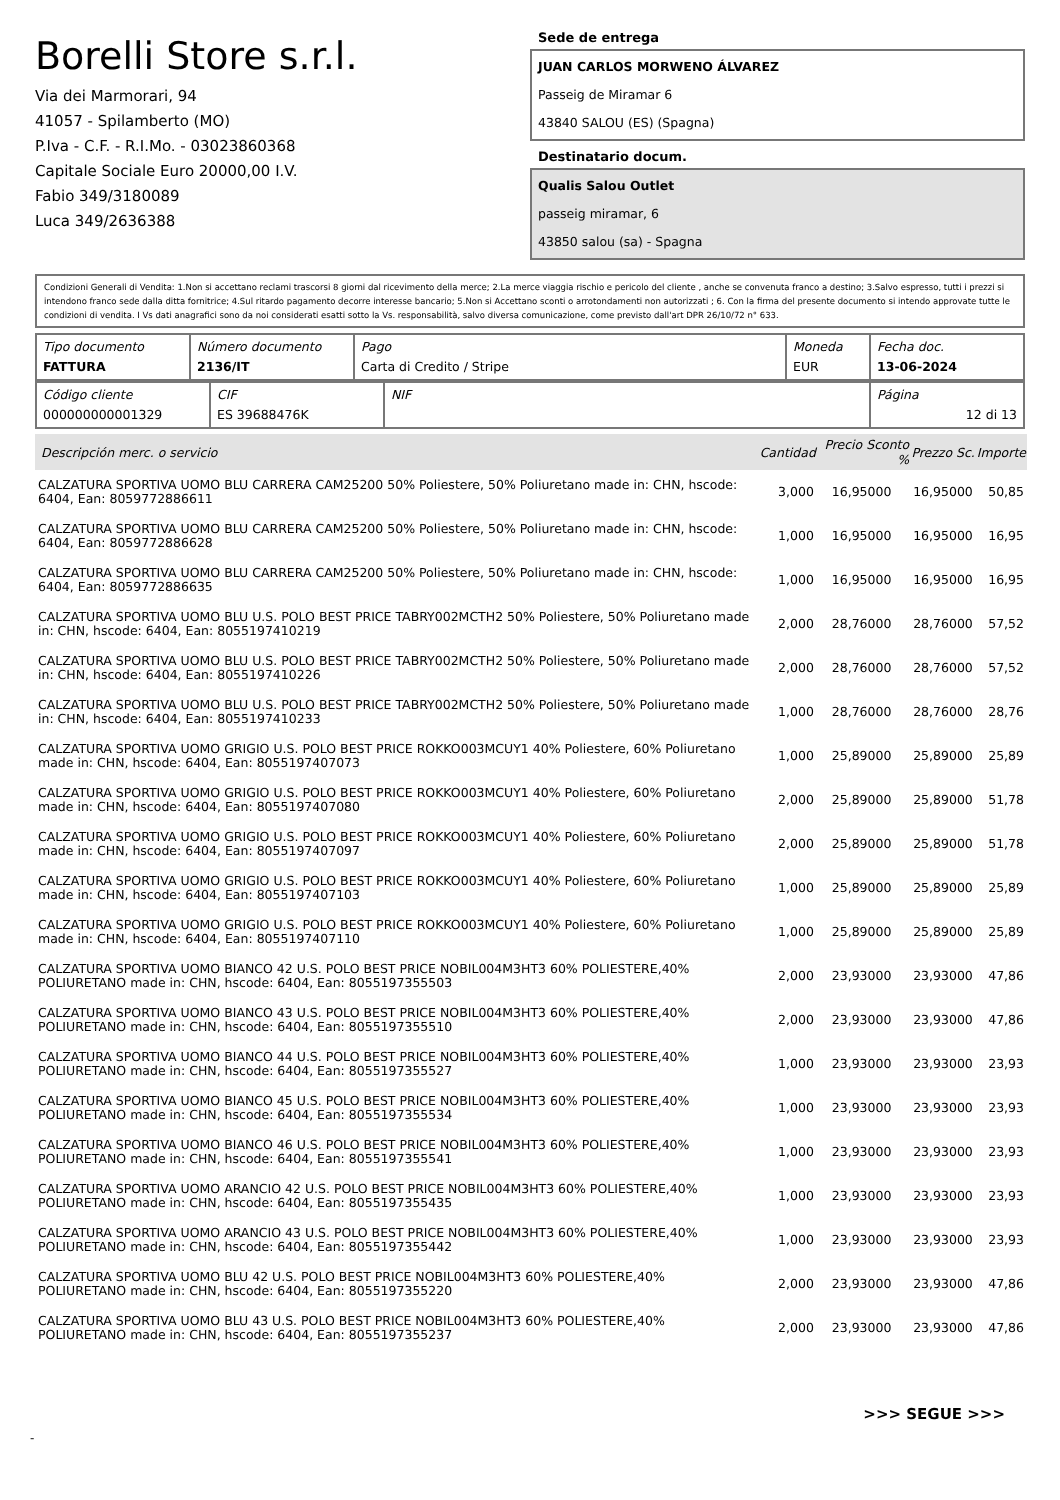Borelli Store s.r.l.
Via dei Marmorari, 94
41057 - Spilamberto (MO)
P.Iva - C.F. - R.I.Mo. - 03023860368
Capitale Sociale Euro 20000,00 I.V.
Fabio 349/3180089
Luca 349/2636388
Sede de entrega
JUAN CARLOS MORWENO ÁLVAREZ
Passeig de Miramar 6
43840 SALOU (ES) (Spagna)
Destinatario docum.
Qualis Salou Outlet
passeig miramar, 6
43850 salou (sa) - Spagna
Condizioni Generali di Vendita: 1.Non si accettano reclami trascorsi 8 giorni dal ricevimento della merce; 2.La merce viaggia rischio e pericolo del cliente , anche se convenuta franco a destino; 3.Salvo espresso, tutti i prezzi si intendono franco sede dalla ditta fornitrice; 4.Sul ritardo pagamento decorre interesse bancario; 5.Non si Accettano sconti o arrotondamenti non autorizzati ; 6. Con la firma del presente documento si intendo approvate tutte le condizioni di vendita. I Vs dati anagrafici sono da noi considerati esatti sotto la Vs. responsabilità, salvo diversa comunicazione, come previsto dall'art DPR 26/10/72 n° 633.
| Tipo documento FATTURA | Número documento 2136/IT | Pago Carta di Credito / Stripe | Moneda EUR | Fecha doc. 13-06-2024 |
| Código cliente 000000000001329 | CIF ES 39688476K | NIF | Página 12 di 13 |
| Descripción merc. o servicio | Cantidad | Precio Sconto % | Prezzo Sc. | Importe |
| --- | --- | --- | --- | --- |
| CALZATURA SPORTIVA UOMO BLU CARRERA CAM25200 50% Poliestere, 50% Poliuretano made in: CHN, hscode: 6404, Ean: 8059772886611 | 3,000 | 16,95000 | 16,95000 | 50,85 |
| CALZATURA SPORTIVA UOMO BLU CARRERA CAM25200 50% Poliestere, 50% Poliuretano made in: CHN, hscode: 6404, Ean: 8059772886628 | 1,000 | 16,95000 | 16,95000 | 16,95 |
| CALZATURA SPORTIVA UOMO BLU CARRERA CAM25200 50% Poliestere, 50% Poliuretano made in: CHN, hscode: 6404, Ean: 8059772886635 | 1,000 | 16,95000 | 16,95000 | 16,95 |
| CALZATURA SPORTIVA UOMO BLU U.S. POLO BEST PRICE TABRY002MCTH2 50% Poliestere, 50% Poliuretano made in: CHN, hscode: 6404, Ean: 8055197410219 | 2,000 | 28,76000 | 28,76000 | 57,52 |
| CALZATURA SPORTIVA UOMO BLU U.S. POLO BEST PRICE TABRY002MCTH2 50% Poliestere, 50% Poliuretano made in: CHN, hscode: 6404, Ean: 8055197410226 | 2,000 | 28,76000 | 28,76000 | 57,52 |
| CALZATURA SPORTIVA UOMO BLU U.S. POLO BEST PRICE TABRY002MCTH2 50% Poliestere, 50% Poliuretano made in: CHN, hscode: 6404, Ean: 8055197410233 | 1,000 | 28,76000 | 28,76000 | 28,76 |
| CALZATURA SPORTIVA UOMO GRIGIO U.S. POLO BEST PRICE ROKKO003MCUY1 40% Poliestere, 60% Poliuretano made in: CHN, hscode: 6404, Ean: 8055197407073 | 1,000 | 25,89000 | 25,89000 | 25,89 |
| CALZATURA SPORTIVA UOMO GRIGIO U.S. POLO BEST PRICE ROKKO003MCUY1 40% Poliestere, 60% Poliuretano made in: CHN, hscode: 6404, Ean: 8055197407080 | 2,000 | 25,89000 | 25,89000 | 51,78 |
| CALZATURA SPORTIVA UOMO GRIGIO U.S. POLO BEST PRICE ROKKO003MCUY1 40% Poliestere, 60% Poliuretano made in: CHN, hscode: 6404, Ean: 8055197407097 | 2,000 | 25,89000 | 25,89000 | 51,78 |
| CALZATURA SPORTIVA UOMO GRIGIO U.S. POLO BEST PRICE ROKKO003MCUY1 40% Poliestere, 60% Poliuretano made in: CHN, hscode: 6404, Ean: 8055197407103 | 1,000 | 25,89000 | 25,89000 | 25,89 |
| CALZATURA SPORTIVA UOMO GRIGIO U.S. POLO BEST PRICE ROKKO003MCUY1 40% Poliestere, 60% Poliuretano made in: CHN, hscode: 6404, Ean: 8055197407110 | 1,000 | 25,89000 | 25,89000 | 25,89 |
| CALZATURA SPORTIVA UOMO BIANCO 42 U.S. POLO BEST PRICE NOBIL004M3HT3 60% POLIESTERE,40% POLIURETANO made in: CHN, hscode: 6404, Ean: 8055197355503 | 2,000 | 23,93000 | 23,93000 | 47,86 |
| CALZATURA SPORTIVA UOMO BIANCO 43 U.S. POLO BEST PRICE NOBIL004M3HT3 60% POLIESTERE,40% POLIURETANO made in: CHN, hscode: 6404, Ean: 8055197355510 | 2,000 | 23,93000 | 23,93000 | 47,86 |
| CALZATURA SPORTIVA UOMO BIANCO 44 U.S. POLO BEST PRICE NOBIL004M3HT3 60% POLIESTERE,40% POLIURETANO made in: CHN, hscode: 6404, Ean: 8055197355527 | 1,000 | 23,93000 | 23,93000 | 23,93 |
| CALZATURA SPORTIVA UOMO BIANCO 45 U.S. POLO BEST PRICE NOBIL004M3HT3 60% POLIESTERE,40% POLIURETANO made in: CHN, hscode: 6404, Ean: 8055197355534 | 1,000 | 23,93000 | 23,93000 | 23,93 |
| CALZATURA SPORTIVA UOMO BIANCO 46 U.S. POLO BEST PRICE NOBIL004M3HT3 60% POLIESTERE,40% POLIURETANO made in: CHN, hscode: 6404, Ean: 8055197355541 | 1,000 | 23,93000 | 23,93000 | 23,93 |
| CALZATURA SPORTIVA UOMO ARANCIO 42 U.S. POLO BEST PRICE NOBIL004M3HT3 60% POLIESTERE,40% POLIURETANO made in: CHN, hscode: 6404, Ean: 8055197355435 | 1,000 | 23,93000 | 23,93000 | 23,93 |
| CALZATURA SPORTIVA UOMO ARANCIO 43 U.S. POLO BEST PRICE NOBIL004M3HT3 60% POLIESTERE,40% POLIURETANO made in: CHN, hscode: 6404, Ean: 8055197355442 | 1,000 | 23,93000 | 23,93000 | 23,93 |
| CALZATURA SPORTIVA UOMO BLU 42 U.S. POLO BEST PRICE NOBIL004M3HT3 60% POLIESTERE,40% POLIURETANO made in: CHN, hscode: 6404, Ean: 8055197355220 | 2,000 | 23,93000 | 23,93000 | 47,86 |
| CALZATURA SPORTIVA UOMO BLU 43 U.S. POLO BEST PRICE NOBIL004M3HT3 60% POLIESTERE,40% POLIURETANO made in: CHN, hscode: 6404, Ean: 8055197355237 | 2,000 | 23,93000 | 23,93000 | 47,86 |
>>> SEGUE >>>
-